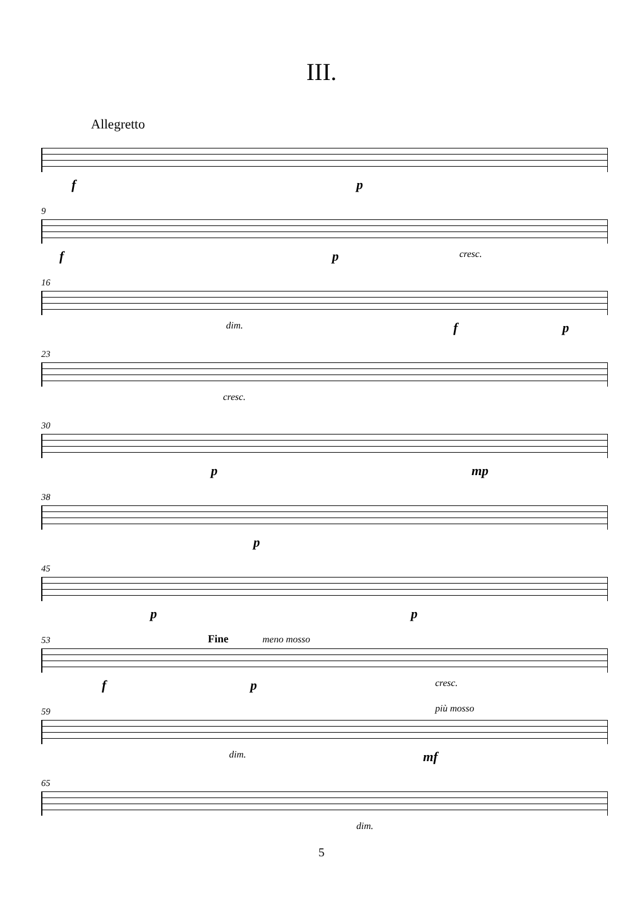III.
Allegretto
f p
9
f p cresc.
16
dim. f p
23
cresc.
30
p mp
38
p
45
p p
53 Fine meno mosso
f p cresc.
59 più mosso
dim. mf
65
dim.
5